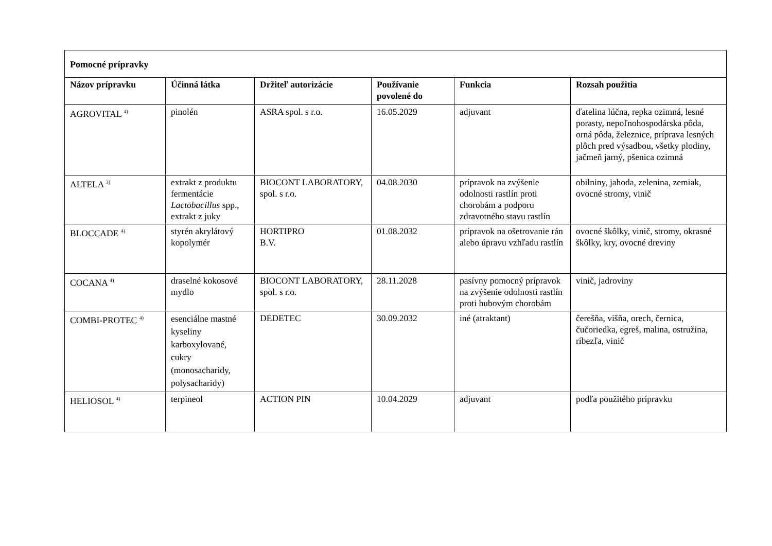| Pomocné prípravky | | | | | |
| Názov prípravku | Účinná látka | Držiteľ autorizácie | Používanie povolené do | Funkcia | Rozsah použitia |
| AGROVITAL <sup>4)</sup> | pinolén | ASRA spol. s r.o. | 16.05.2029 | adjuvant | ďatelina lúčna, repka ozimná, lesné porasty, nepoľnohospodárska pôda, orná pôda, železnice, príprava lesných plôch pred výsadbou, všetky plodiny, jačmeň jarný, pšenica ozimná |
| ALTELA <sup>3)</sup> | extrakt z produktu fermentácie Lactobacillus spp., extrakt z juky | BIOCONT LABORATORY, spol. s r.o. | 04.08.2030 | prípravok na zvýšenie odolnosti rastlín proti chorobám a podporu zdravotného stavu rastlín | obilniny, jahoda, zelenina, zemiak, ovocné stromy, vinič |
| BLOCCADE <sup>4)</sup> | styrén akrylátový kopolymér | HORTIPRO B.V. | 01.08.2032 | prípravok na ošetrovanie rán alebo úpravu vzhľadu rastlín | ovocné škôlky, vinič, stromy, okrasné škôlky, kry, ovocné dreviny |
| COCANA <sup>4)</sup> | draselné kokosové mydlo | BIOCONT LABORATORY, spol. s r.o. | 28.11.2028 | pasívny pomocný prípravok na zvýšenie odolnosti rastlín proti hubovým chorobám | vinič, jadroviny |
| COMBI-PROTEC <sup>4)</sup> | esenciálne mastné kyseliny karboxylované, cukry (monosacharidy, polysacharidy) | DEDETEC | 30.09.2032 | iné (atraktant) | čerešňa, višňa, orech, černica, čučoriedka, egreš, malina, ostružina, ríbezľa, vinič |
| HELIOSOL <sup>4)</sup> | terpineol | ACTION PIN | 10.04.2029 | adjuvant | podľa použitého prípravku |